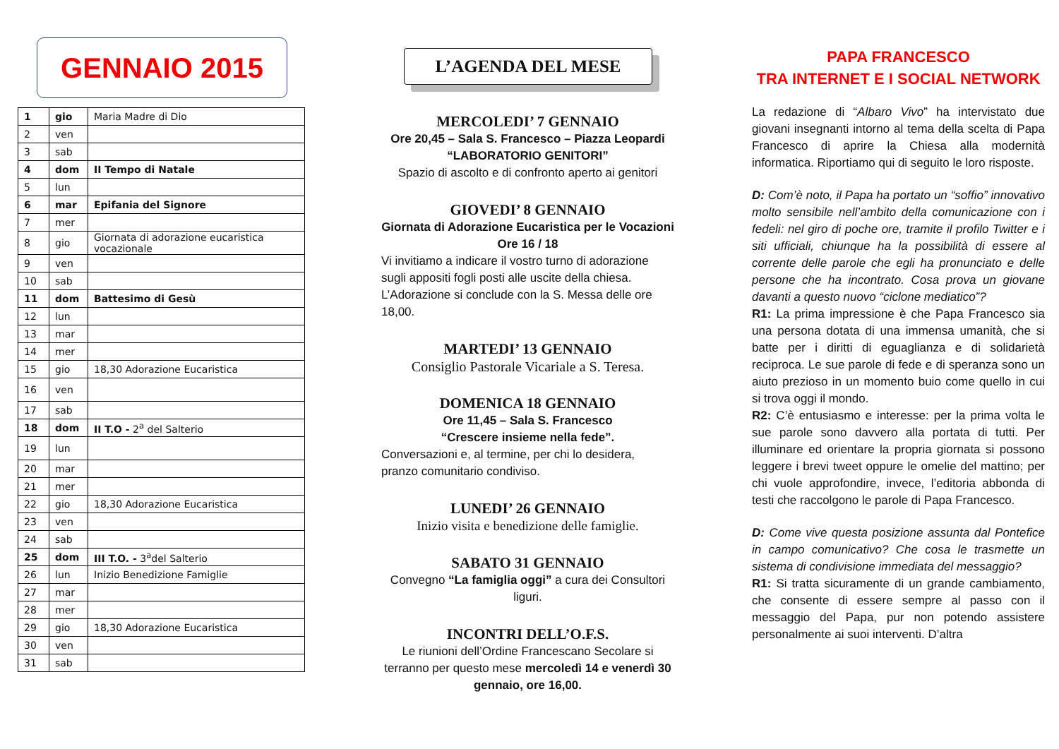GENNAIO 2015
| 1 | gio | Maria Madre di Dio |
| 2 | ven | |
| 3 | sab | |
| 4 | dom | II Tempo di Natale |
| 5 | lun | |
| 6 | mar | Epifania del Signore |
| 7 | mer | |
| 8 | gio | Giornata di adorazione eucaristica vocazionale |
| 9 | ven | |
| 10 | sab | |
| 11 | dom | Battesimo di Gesù |
| 12 | lun | |
| 13 | mar | |
| 14 | mer | |
| 15 | gio | 18,30 Adorazione Eucaristica |
| 16 | ven | |
| 17 | sab | |
| 18 | dom | II T.O - 2<sup>a</sup> del Salterio |
| 19 | lun | |
| 20 | mar | |
| 21 | mer | |
| 22 | gio | 18,30 Adorazione Eucaristica |
| 23 | ven | |
| 24 | sab | |
| 25 | dom | III T.O. - 3<sup>a</sup>del Salterio |
| 26 | lun | Inizio Benedizione Famiglie |
| 27 | mar | |
| 28 | mer | |
| 29 | gio | 18,30 Adorazione Eucaristica |
| 30 | ven | |
| 31 | sab | |
L’AGENDA DEL MESE
MERCOLEDI’ 7 GENNAIO
Ore 20,45 – Sala S. Francesco – Piazza Leopardi
“LABORATORIO GENITORI”
Spazio di ascolto e di confronto aperto ai genitori
GIOVEDI’ 8 GENNAIO
Giornata di Adorazione Eucaristica per le Vocazioni
Ore 16 / 18
Vi invitiamo a indicare il vostro turno di adorazione sugli appositi fogli posti alle uscite della chiesa. L’Adorazione si conclude con la S. Messa delle ore 18,00.
MARTEDI’ 13 GENNAIO
Consiglio Pastorale Vicariale a S. Teresa.
DOMENICA 18 GENNAIO
Ore 11,45 – Sala S. Francesco
“Crescere insieme nella fede”.
Conversazioni e, al termine, per chi lo desidera, pranzo comunitario condiviso.
LUNEDI’ 26 GENNAIO
Inizio visita e benedizione delle famiglie.
SABATO 31 GENNAIO
Convegno “La famiglia oggi” a cura dei Consultori liguri.
INCONTRI DELL’O.F.S.
Le riunioni dell’Ordine Francescano Secolare si terranno per questo mese mercoledì 14 e venerdì 30 gennaio, ore 16,00.
PAPA FRANCESCO
TRA INTERNET E I SOCIAL NETWORK
La redazione di “Albaro Vivo” ha intervistato due giovani insegnanti intorno al tema della scelta di Papa Francesco di aprire la Chiesa alla modernità informatica. Riportiamo qui di seguito le loro risposte.
D: Com’è noto, il Papa ha portato un “soffio” innovativo molto sensibile nell’ambito della comunicazione con i fedeli: nel giro di poche ore, tramite il profilo Twitter e i siti ufficiali, chiunque ha la possibilità di essere al corrente delle parole che egli ha pronunciato e delle persone che ha incontrato. Cosa prova un giovane davanti a questo nuovo “ciclone mediatico”?
R1: La prima impressione è che Papa Francesco sia una persona dotata di una immensa umanità, che si batte per i diritti di eguaglianza e di solidarietà reciproca. Le sue parole di fede e di speranza sono un aiuto prezioso in un momento buio come quello in cui si trova oggi il mondo.
R2: C’è entusiasmo e interesse: per la prima volta le sue parole sono davvero alla portata di tutti. Per illuminare ed orientare la propria giornata si possono leggere i brevi tweet oppure le omelie del mattino; per chi vuole approfondire, invece, l’editoria abbonda di testi che raccolgono le parole di Papa Francesco.
D: Come vive questa posizione assunta dal Pontefice in campo comunicativo? Che cosa le trasmette un sistema di condivisione immediata del messaggio?
R1: Si tratta sicuramente di un grande cambiamento, che consente di essere sempre al passo con il messaggio del Papa, pur non potendo assistere personalmente ai suoi interventi. D’altra